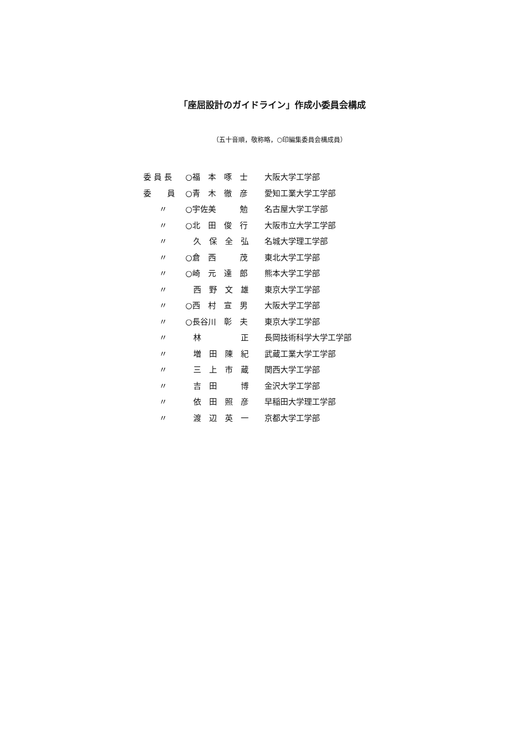「座屈設計のガイドライン」作成小委員会構成
（五十音順，敬称略，○印編集委員会構成員）
| 委 員 長 | ○福 本 啄 士 | 大阪大学工学部 |
| 委 員 | ○青 木 徹 彦 | 愛知工業大学工学部 |
| 〃 | ○宇佐美 勉 | 名古屋大学工学部 |
| 〃 | ○北 田 俊 行 | 大阪市立大学工学部 |
| 〃 | 久 保 全 弘 | 名城大学理工学部 |
| 〃 | ○倉 西 茂 | 東北大学工学部 |
| 〃 | ○崎 元 達 郎 | 熊本大学工学部 |
| 〃 | 西 野 文 雄 | 東京大学工学部 |
| 〃 | ○西 村 宣 男 | 大阪大学工学部 |
| 〃 | ○長谷川 彰 夫 | 東京大学工学部 |
| 〃 | 林 正 | 長岡技術科学大学工学部 |
| 〃 | 増 田 陳 紀 | 武蔵工業大学工学部 |
| 〃 | 三 上 市 蔵 | 関西大学工学部 |
| 〃 | 吉 田 博 | 金沢大学工学部 |
| 〃 | 依 田 照 彦 | 早稲田大学理工学部 |
| 〃 | 渡 辺 英 一 | 京都大学工学部 |